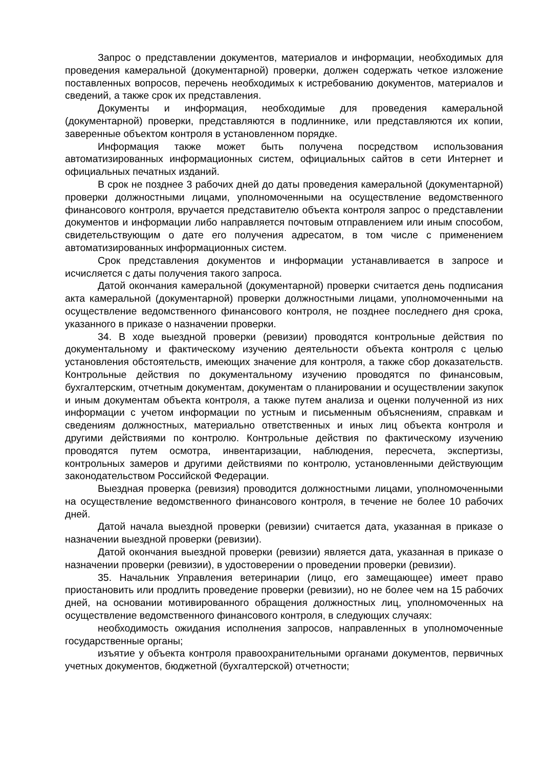Запрос о представлении документов, материалов и информации, необходимых для проведения камеральной (документарной) проверки, должен содержать четкое изложение поставленных вопросов, перечень необходимых к истребованию документов, материалов и сведений, а также срок их представления.
Документы и информация, необходимые для проведения камеральной (документарной) проверки, представляются в подлиннике, или представляются их копии, заверенные объектом контроля в установленном порядке.
Информация также может быть получена посредством использования автоматизированных информационных систем, официальных сайтов в сети Интернет и официальных печатных изданий.
В срок не позднее 3 рабочих дней до даты проведения камеральной (документарной) проверки должностными лицами, уполномоченными на осуществление ведомственного финансового контроля, вручается представителю объекта контроля запрос о представлении документов и информации либо направляется почтовым отправлением или иным способом, свидетельствующим о дате его получения адресатом, в том числе с применением автоматизированных информационных систем.
Срок представления документов и информации устанавливается в запросе и исчисляется с даты получения такого запроса.
Датой окончания камеральной (документарной) проверки считается день подписания акта камеральной (документарной) проверки должностными лицами, уполномоченными на осуществление ведомственного финансового контроля, не позднее последнего дня срока, указанного в приказе о назначении проверки.
34. В ходе выездной проверки (ревизии) проводятся контрольные действия по документальному и фактическому изучению деятельности объекта контроля с целью установления обстоятельств, имеющих значение для контроля, а также сбор доказательств. Контрольные действия по документальному изучению проводятся по финансовым, бухгалтерским, отчетным документам, документам о планировании и осуществлении закупок и иным документам объекта контроля, а также путем анализа и оценки полученной из них информации с учетом информации по устным и письменным объяснениям, справкам и сведениям должностных, материально ответственных и иных лиц объекта контроля и другими действиями по контролю. Контрольные действия по фактическому изучению проводятся путем осмотра, инвентаризации, наблюдения, пересчета, экспертизы, контрольных замеров и другими действиями по контролю, установленными действующим законодательством Российской Федерации.
Выездная проверка (ревизия) проводится должностными лицами, уполномоченными на осуществление ведомственного финансового контроля, в течение не более 10 рабочих дней.
Датой начала выездной проверки (ревизии) считается дата, указанная в приказе о назначении выездной проверки (ревизии).
Датой окончания выездной проверки (ревизии) является дата, указанная в приказе о назначении проверки (ревизии), в удостоверении о проведении проверки (ревизии).
35. Начальник Управления ветеринарии (лицо, его замещающее) имеет право приостановить или продлить проведение проверки (ревизии), но не более чем на 15 рабочих дней, на основании мотивированного обращения должностных лиц, уполномоченных на осуществление ведомственного финансового контроля, в следующих случаях:
необходимость ожидания исполнения запросов, направленных в уполномоченные государственные органы;
изъятие у объекта контроля правоохранительными органами документов, первичных учетных документов, бюджетной (бухгалтерской) отчетности;